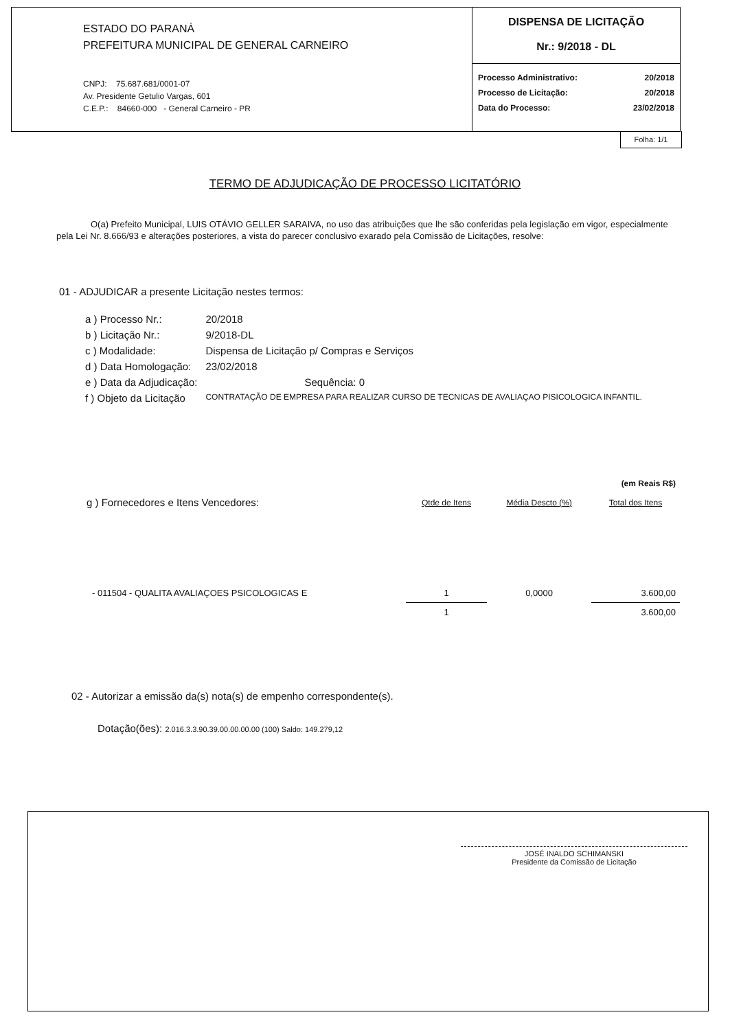ESTADO DO PARANÁ
PREFEITURA MUNICIPAL DE GENERAL CARNEIRO
CNPJ: 75.687.681/0001-07
Av. Presidente Getulio Vargas, 601
C.E.P.: 84660-000 - General Carneiro - PR
DISPENSA DE LICITAÇÃO
Nr.: 9/2018 - DL
| Processo Administrativo: | 20/2018 |
| Processo de Licitação: | 20/2018 |
| Data do Processo: | 23/02/2018 |
Folha: 1/1
TERMO DE ADJUDICAÇÃO DE PROCESSO LICITATÓRIO
O(a) Prefeito Municipal, LUIS OTÁVIO GELLER SARAIVA, no uso das atribuições que lhe são conferidas pela legislação em vigor, especialmente pela Lei Nr. 8.666/93 e alterações posteriores, a vista do parecer conclusivo exarado pela Comissão de Licitações, resolve:
01 - ADJUDICAR a presente Licitação nestes termos:
| a ) Processo Nr.: | 20/2018 |
| b ) Licitação Nr.: | 9/2018-DL |
| c ) Modalidade: | Dispensa de Licitação p/ Compras e Serviços |
| d ) Data Homologação: | 23/02/2018 |
| e ) Data da Adjudicação: | Sequência: 0 |
| f ) Objeto da Licitação | CONTRATAÇÃO DE EMPRESA PARA REALIZAR CURSO DE TECNICAS DE AVALIAÇAO PISICOLOGICA INFANTIL. |
| | | | (em Reais R$) |
| g ) Fornecedores e Itens Vencedores: | Qtde de Itens | Média Descto (%) | Total dos Itens |
| - 011504 - QUALITA AVALIAÇOES PSICOLOGICAS E | 1 | 0,0000 | 3.600,00 |
| | 1 | | 3.600,00 |
02 - Autorizar a emissão da(s) nota(s) de empenho correspondente(s).
Dotação(ões): 2.016.3.3.90.39.00.00.00.00 (100) Saldo: 149.279,12
JOSÉ INALDO SCHIMANSKI
Presidente da Comissão de Licitação